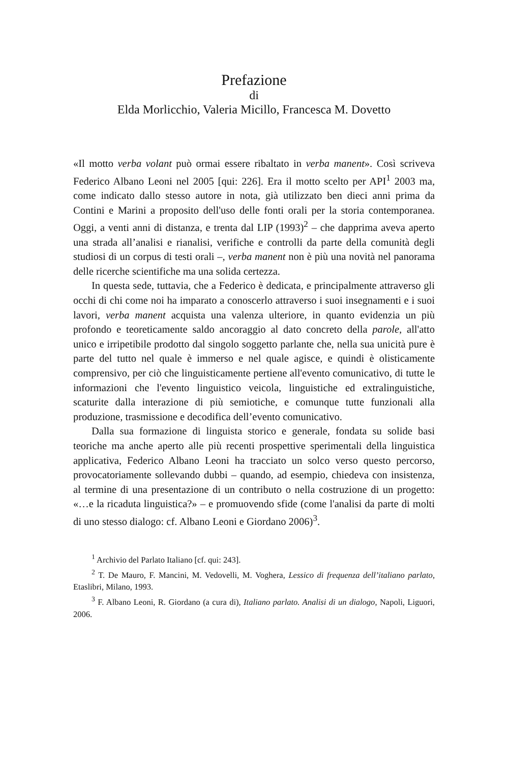Prefazione
di
Elda Morlicchio, Valeria Micillo, Francesca M. Dovetto
«Il motto verba volant può ormai essere ribaltato in verba manent». Così scriveva Federico Albano Leoni nel 2005 [qui: 226]. Era il motto scelto per API<sup>1</sup> 2003 ma, come indicato dallo stesso autore in nota, già utilizzato ben dieci anni prima da Contini e Marini a proposito dell'uso delle fonti orali per la storia contemporanea. Oggi, a venti anni di distanza, e trenta dal LIP (1993)<sup>2</sup> – che dapprima aveva aperto una strada all’analisi e rianalisi, verifiche e controlli da parte della comunità degli studiosi di un corpus di testi orali –, verba manent non è più una novità nel panorama delle ricerche scientifiche ma una solida certezza.
In questa sede, tuttavia, che a Federico è dedicata, e principalmente attraverso gli occhi di chi come noi ha imparato a conoscerlo attraverso i suoi insegnamenti e i suoi lavori, verba manent acquista una valenza ulteriore, in quanto evidenzia un più profondo e teoreticamente saldo ancoraggio al dato concreto della parole, all'atto unico e irripetibile prodotto dal singolo soggetto parlante che, nella sua unicità pure è parte del tutto nel quale è immerso e nel quale agisce, e quindi è olisticamente comprensivo, per ciò che linguisticamente pertiene all'evento comunicativo, di tutte le informazioni che l'evento linguistico veicola, linguistiche ed extralinguistiche, scaturite dalla interazione di più semiotiche, e comunque tutte funzionali alla produzione, trasmissione e decodifica dell’evento comunicativo.
Dalla sua formazione di linguista storico e generale, fondata su solide basi teoriche ma anche aperto alle più recenti prospettive sperimentali della linguistica applicativa, Federico Albano Leoni ha tracciato un solco verso questo percorso, provocatoriamente sollevando dubbi – quando, ad esempio, chiedeva con insistenza, al termine di una presentazione di un contributo o nella costruzione di un progetto: «…e la ricaduta linguistica?» – e promuovendo sfide (come l'analisi da parte di molti di uno stesso dialogo: cf. Albano Leoni e Giordano 2006)<sup>3</sup>.
<sup>1</sup> Archivio del Parlato Italiano [cf. qui: 243].
<sup>2</sup> T. De Mauro, F. Mancini, M. Vedovelli, M. Voghera, Lessico di frequenza dell’italiano parlato, Etaslibri, Milano, 1993.
<sup>3</sup> F. Albano Leoni, R. Giordano (a cura di), Italiano parlato. Analisi di un dialogo, Napoli, Liguori, 2006.